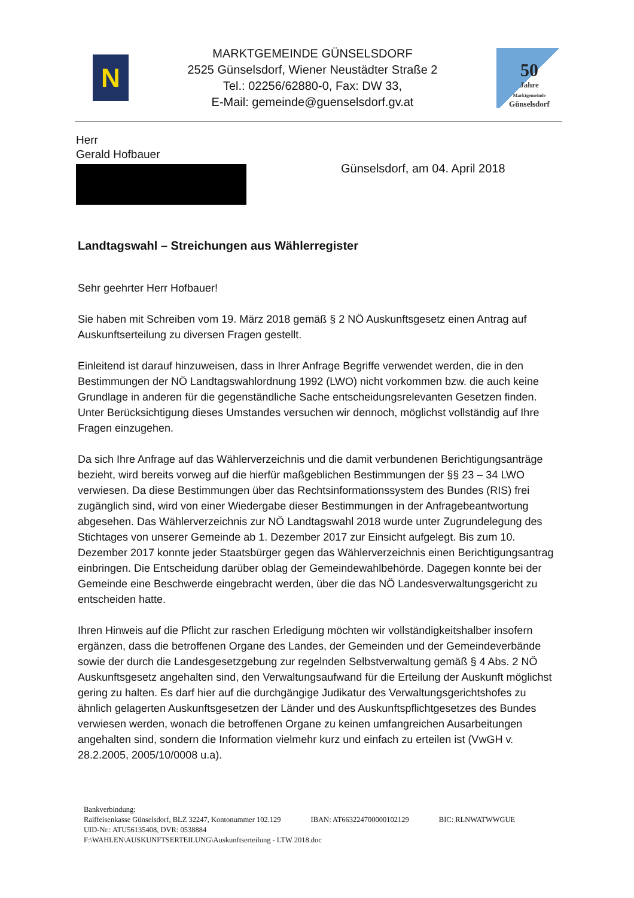N
MARKTGEMEINDE GÜNSELSDORF
2525 Günselsdorf, Wiener Neustädter Straße 2
Tel.: 02256/62880-0, Fax: DW 33,
E-Mail: gemeinde@guenselsdorf.gv.at
50
Jahre
Marktgemeinde
Günselsdorf
Herr
Gerald Hofbauer
Günselsdorf, am 04. April 2018
Landtagswahl – Streichungen aus Wählerregister
Sehr geehrter Herr Hofbauer!
Sie haben mit Schreiben vom 19. März 2018 gemäß § 2 NÖ Auskunftsgesetz einen Antrag auf Auskunftserteilung zu diversen Fragen gestellt.
Einleitend ist darauf hinzuweisen, dass in Ihrer Anfrage Begriffe verwendet werden, die in den Bestimmungen der NÖ Landtagswahlordnung 1992 (LWO) nicht vorkommen bzw. die auch keine Grundlage in anderen für die gegenständliche Sache entscheidungsrelevanten Gesetzen finden. Unter Berücksichtigung dieses Umstandes versuchen wir dennoch, möglichst vollständig auf Ihre Fragen einzugehen.
Da sich Ihre Anfrage auf das Wählerverzeichnis und die damit verbundenen Berichtigungsanträge bezieht, wird bereits vorweg auf die hierfür maßgeblichen Bestimmungen der §§ 23 – 34 LWO verwiesen. Da diese Bestimmungen über das Rechtsinformationssystem des Bundes (RIS) frei zugänglich sind, wird von einer Wiedergabe dieser Bestimmungen in der Anfragebeantwortung abgesehen. Das Wählerverzeichnis zur NÖ Landtagswahl 2018 wurde unter Zugrundelegung des Stichtages von unserer Gemeinde ab 1. Dezember 2017 zur Einsicht aufgelegt. Bis zum 10. Dezember 2017 konnte jeder Staatsbürger gegen das Wählerverzeichnis einen Berichtigungsantrag einbringen. Die Entscheidung darüber oblag der Gemeindewahlbehörde. Dagegen konnte bei der Gemeinde eine Beschwerde eingebracht werden, über die das NÖ Landesverwaltungsgericht zu entscheiden hatte.
Ihren Hinweis auf die Pflicht zur raschen Erledigung möchten wir vollständigkeitshalber insofern ergänzen, dass die betroffenen Organe des Landes, der Gemeinden und der Gemeindeverbände sowie der durch die Landesgesetzgebung zur regelnden Selbstverwaltung gemäß § 4 Abs. 2 NÖ Auskunftsgesetz angehalten sind, den Verwaltungsaufwand für die Erteilung der Auskunft möglichst gering zu halten. Es darf hier auf die durchgängige Judikatur des Verwaltungsgerichtshofes zu ähnlich gelagerten Auskunftsgesetzen der Länder und des Auskunftspflichtgesetzes des Bundes verwiesen werden, wonach die betroffenen Organe zu keinen umfangreichen Ausarbeitungen angehalten sind, sondern die Information vielmehr kurz und einfach zu erteilen ist (VwGH v. 28.2.2005, 2005/10/0008 u.a).
Bankverbindung:
Raiffeisenkasse Günselsdorf, BLZ 32247, Kontonummer 102.129 IBAN: AT663224700000102129 BIC: RLNWATWWGUE
UID-Nr.: ATU56135408, DVR: 0538884
F:\WAHLEN\AUSKUNFTSERTEILUNG\Auskunftserteilung - LTW 2018.doc